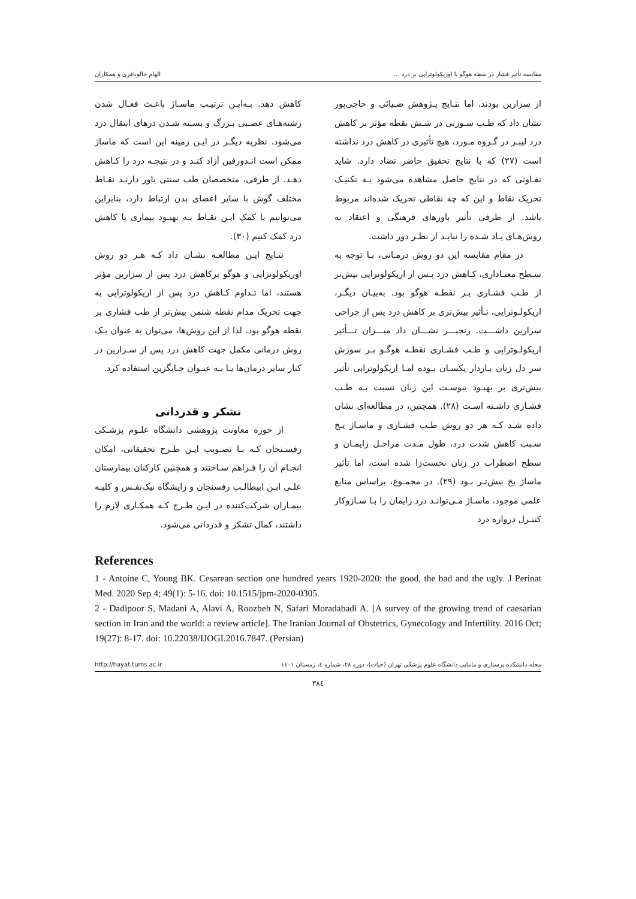مقایسه تأثیر فشار در نقطه هوگو با اوریکولوتراپی بر درد ... الهام خالوباقری و همکاران
از سزارین بودند. اما نتـایج پـژوهش ضـیائی و حاجی‌پور نشان داد که طـب سـوزنی در شـش نقطه مؤثر بر کاهش درد لیبـر در گـروه مـورد، هیچ تأثیری در کاهش درد نداشته است (۲۷) که با نتایج تحقیق حاضر تضاد دارد. شاید تفـاوتی که در نتایج حاصل مشاهده می‌شود بـه تکنیـک تحریک نقاط و این که چه نقاطی تحریک شده‌اند مربوط باشد. از طرفی تأثیر باورهای فرهنگی و اعتقاد به روش‌هـای یـاد شـده را نبایـد از نظـر دور داشت.
در مقام مقایسه این دو روش درمـانی، بـا توجه به سـطح معنـاداری، کـاهش درد پـس از اریکولوتراپی بیش‌تر از طـب فشـاری بـر نقطـه هوگو بود. به‌بیـان دیگـر، اریکولـوتراپی، تـأثیر بیش‌تری بر کاهش درد پس از جراحی سزارین داشـــت. رنجبـــر نشـــان داد میـــزان تـــأثیر اریکولـوتراپی و طـب فشـاری نقطـه هوگـو بـر سوزش سر دل زنان بـاردار یکسـان بـوده امـا اریکولوتراپی تأثیر بیش‌تری بر بهبـود یبوسـت این زنان نسبت بـه طـب فشـاری داشـته اسـت (۲۸). همچنین، در مطالعه‌ای نشان داده شـد کـه هر دو روش طـب فشـاری و ماسـاژ یـخ سـبب کاهش شدت درد، طول مـدت مراحـل زایمـان و سطح اضطراب در زنان نخست‌زا شده است، اما تأثیر ماساژ یخ بیش‌تـر بـود (۲۹). در مجمـوع، براساس منابع علمی موجود، ماسـاژ مـی‌توانـد درد زایمان را بـا سـازوکار کنتـرل دروازه درد
کاهش دهد. بـه‌ایـن ترتیـب ماسـاژ باعـث فعـال شدن رشته‌هـای عصـبی بـزرگ و بسـته شـدن درهای انتقال درد می‌شود. نظریه دیگـر در ایـن زمینه این است که ماساژ ممکن است انـدورفین آزاد کنـد و در نتیجـه درد را کـاهش دهـد. از طرفی، متخصصان طب سنتی باور دارنـد نقـاط مختلف گوش با سایر اعضای بدن ارتباط دارد، بنابراین می‌توانیم با کمک ایـن نقـاط بـه بهبـود بیماری یا کاهش درد کمک کنیم (۳۰).
نتـایج ایـن مطالعـه نشـان داد کـه هـر دو روش اوریکولوتراپی و هوگو برکاهش درد پس از سزارین مؤثر هستند، اما تـداوم کـاهش درد پس از اریکولوتراپی به جهت تحریک مدام نقطه شنمن بیش‌تر از طب فشاری بر نقطه هوگو بود. لذا از این روش‌ها، می‌توان به عنوان یـک روش درمانی مکمل جهت کاهش درد پس از سـزارین در کنار سایر درمان‌ها یـا بـه عنـوان جـایگزین استفاده کرد.
تشکر و قدردانی
از حوزه معاونت پژوهشی دانشگاه علـوم پزشـکی رفسـنجان کـه بـا تصـویب ایـن طـرح تحقیقاتی، امکان انجـام آن را فـراهم سـاختند و همچنین کارکنان بیمارستان علـی ابـن ابیطالـب رفسنجان و زایشگاه نیک‌نفـس و کلیـه بیمـاران شرکت‌کننده در ایـن طـرح کـه همکـاری لازم را داشتند، کمال تشکر و قدردانی می‌شود.
References
1 - Antoine C, Young BK. Cesarean section one hundred years 1920-2020: the good, the bad and the ugly. J Perinat Med. 2020 Sep 4; 49(1): 5-16. doi: 10.1515/jpm-2020-0305.
2 - Dadipoor S, Madani A, Alavi A, Roozbeh N, Safari Moradabadi A. [A survey of the growing trend of caesarian section in Iran and the world: a review article]. The Iranian Journal of Obstetrics, Gynecology and Infertility. 2016 Oct; 19(27): 8-17. doi: 10.22038/IJOGI.2016.7847. (Persian)
مجله دانشکده پرستاری و مامایی دانشگاه علوم پزشکی تهران (حیات)، دوره ۲۸، شماره ٤، زمستان ۱٤۰۱ http://hayat.tums.ac.ir
۳۸٤